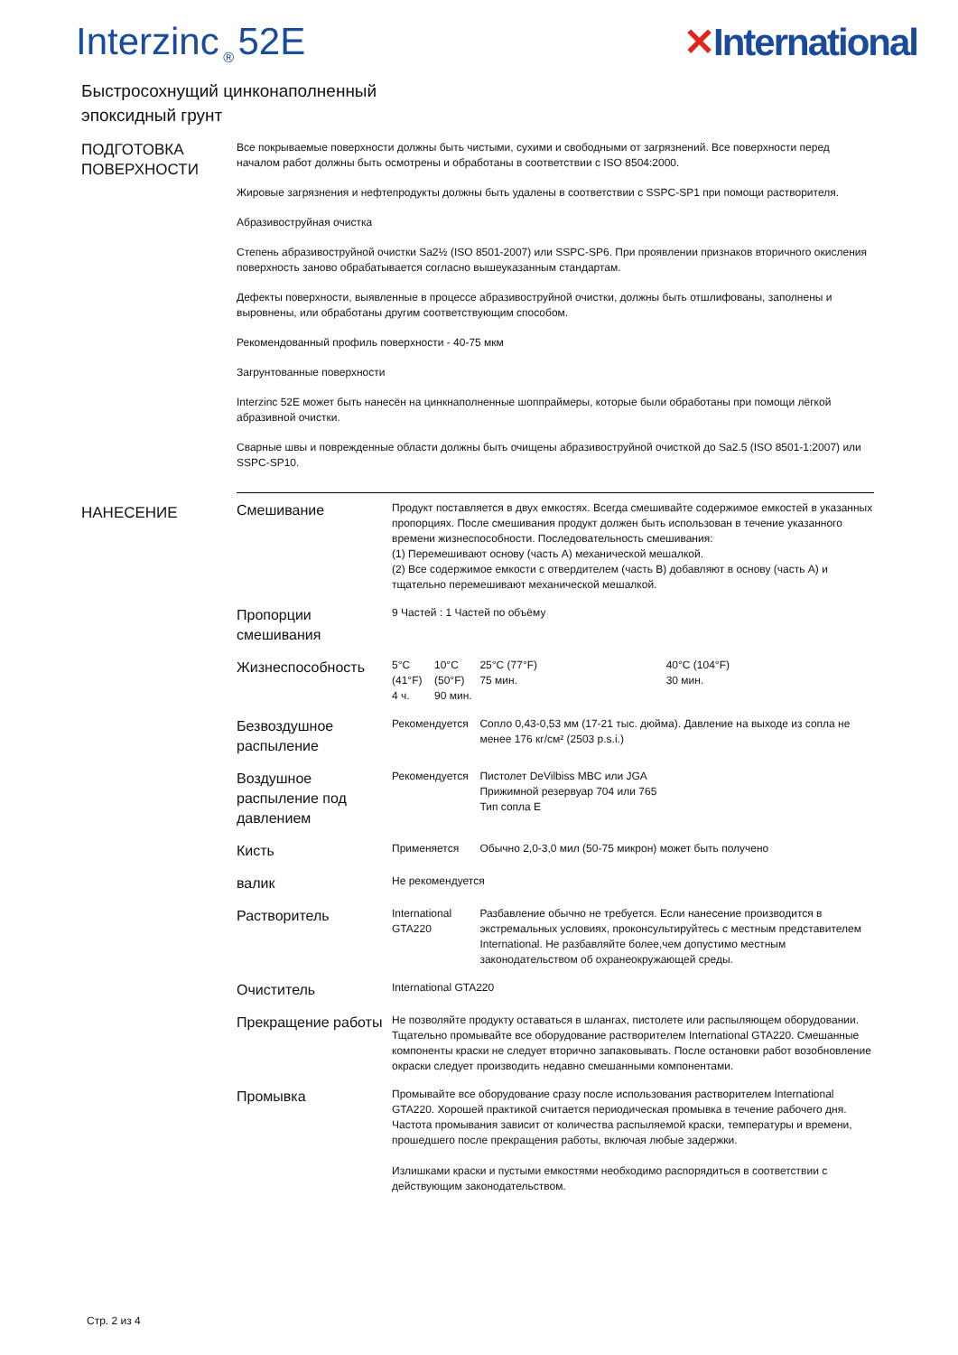Interzinc<sub>®</sub>52E ✕International
Быстросохнущий цинконаполненный
эпоксидный грунт
ПОДГОТОВКА ПОВЕРХНОСТИ
Все покрываемые поверхности должны быть чистыми, сухими и свободными от загрязнений. Все поверхности перед началом работ должны быть осмотрены и обработаны в соответствии с ISO 8504:2000.
Жировые загрязнения и нефтепродукты должны быть удалены в соответствии с SSPC-SP1 при помощи растворителя.
Абразивоструйная очистка
Степень абразивоструйной очистки Sa2½ (ISO 8501-2007) или SSPC-SP6. При проявлении признаков вторичного окисления поверхность заново обрабатывается согласно вышеуказанным стандартам.
Дефекты поверхности, выявленные в процессе абразивоструйной очистки, должны быть отшлифованы, заполнены и выровнены, или обработаны другим соответствующим способом.
Рекомендованный профиль поверхности - 40-75 мкм
Загрунтованные поверхности
Interzinc 52E может быть нанесён на цинкнаполненные шоппраймеры, которые были обработаны при помощи лёгкой абразивной очистки.
Сварные швы и поврежденные области должны быть очищены абразивоструйной очисткой до Sa2.5 (ISO 8501-1:2007) или SSPC-SP10.
НАНЕСЕНИЕ
| Смешивание | Продукт поставляется в двух емкостях. Всегда смешивайте содержимое емкостей в указанных пропорциях. После смешивания продукт должен быть использован в течение указанного времени жизнеспособности. Последовательность смешивания: (1) Перемешивают основу (часть A) механической мешалкой. (2) Все содержимое емкости с отвердителем (часть B) добавляют в основу (часть A) и тщательно перемешивают механической мешалкой. | | | |
| Пропорции смешивания | 9 Частей : 1 Частей по объёму | | | |
| Жизнеспособность | 5°C (41°F) 4 ч. | 10°C (50°F) 90 мин. | 25°C (77°F) 75 мин. | 40°C (104°F) 30 мин. |
| Безвоздушное распыление | Рекомендуется | | Сопло 0,43-0,53 мм (17-21 тыс. дюйма). Давление на выходе из сопла не менее 176 кг/см² (2503 p.s.i.) | |
| Воздушное распыление под давлением | Рекомендуется | | Пистолет DeVilbiss MBC или JGA Прижимной резервуар 704 или 765 Тип сопла E | |
| Кисть | Применяется | | Обычно 2,0-3,0 мил (50-75 микрон) может быть получено | |
| валик | Не рекомендуется | | | |
| Растворитель | International GTA220 | | Разбавление обычно не требуется. Если нанесение производится в экстремальных условиях, проконсультируйтесь с местным представителем International. Не разбавляйте более,чем допустимо местным законодательством об охранеокружающей среды. | |
| Очиститель | International GTA220 | | | |
| Прекращение работы | Не позволяйте продукту оставаться в шлангах, пистолете или распыляющем оборудовании. Тщательно промывайте все оборудование растворителем International GTA220. Смешанные компоненты краски не следует вторично запаковывать. После остановки работ возобновление окраски следует производить недавно смешанными компонентами. | | | |
| Промывка | Промывайте все оборудование сразу после использования растворителем International GTA220. Хорошей практикой считается периодическая промывка в течение рабочего дня. Частота промывания зависит от количества распыляемой краски, температуры и времени, прошедшего после прекращения работы, включая любые задержки. Излишками краски и пустыми емкостями необходимо распорядиться в соответствии с действующим законодательством. | | | |
Стр. 2 из 4